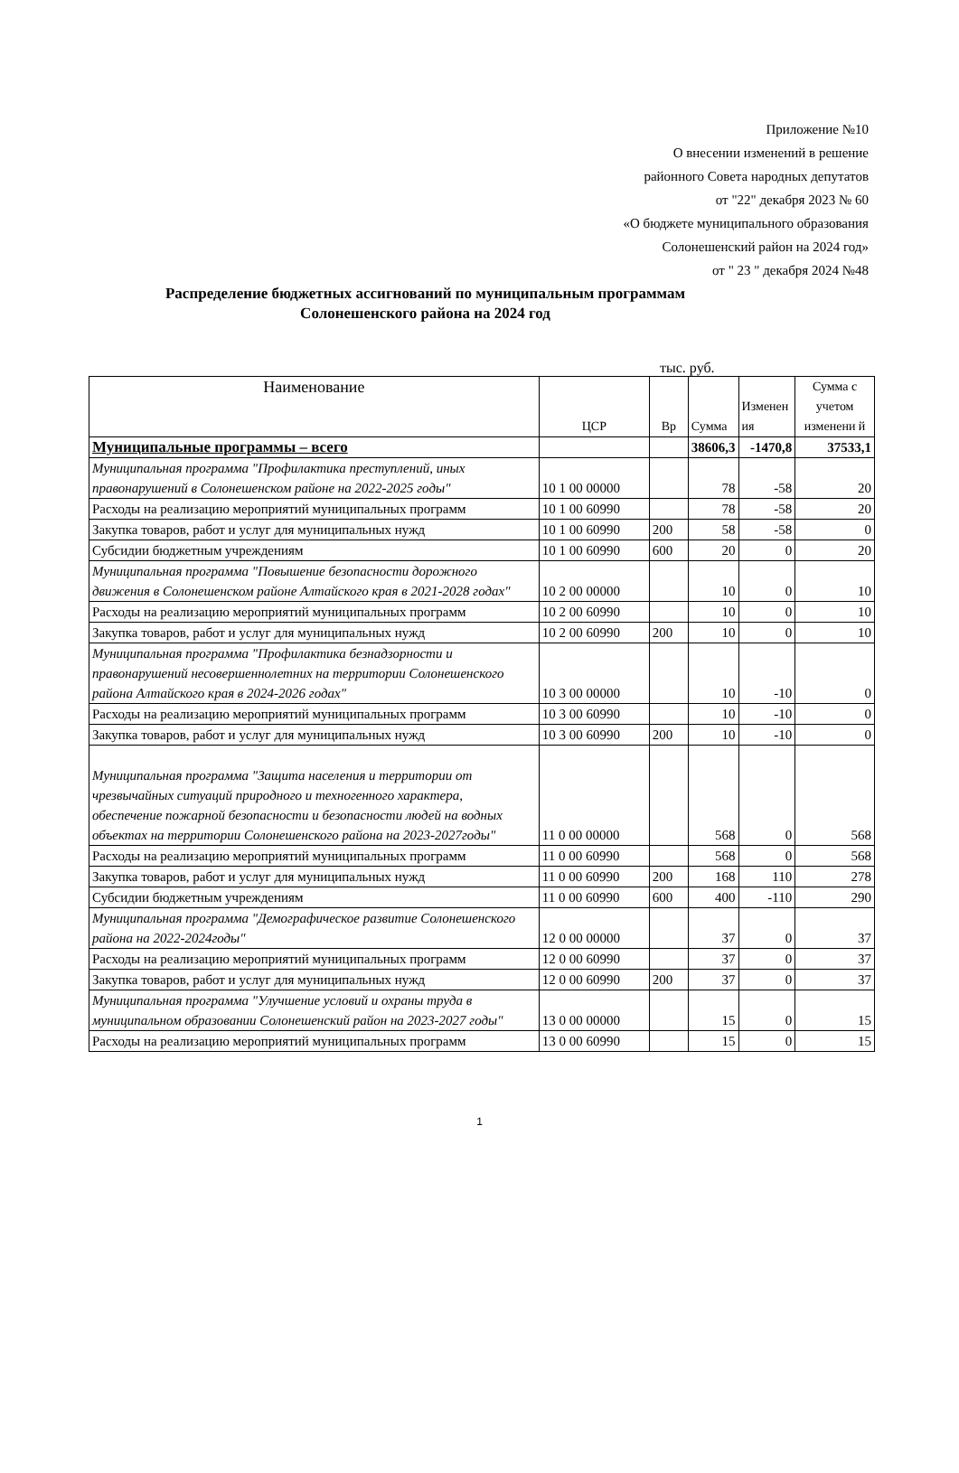Приложение №10
О внесении изменений в решение
районного Совета народных депутатов
от "22" декабря 2023 № 60
«О бюджете муниципального образования
Солонешенский район на 2024 год»
от " 23 " декабря 2024 №48
Распределение бюджетных ассигнований по муниципальным программам Солонешенского района на 2024 год
тыс. руб.
| Наименование | ЦСР | Вр | Сумма | Изменен ия | Сумма с учетом изменени й |
| --- | --- | --- | --- | --- | --- |
| Муниципальные программы – всего | | | 38606,3 | -1470,8 | 37533,1 |
| Муниципальная программа "Профилактика преступлений, иных правонарушений в Солонешенском районе на 2022-2025 годы" | 10 1 00 00000 | | 78 | -58 | 20 |
| Расходы на реализацию мероприятий муниципальных программ | 10 1 00 60990 | | 78 | -58 | 20 |
| Закупка товаров, работ и услуг для муниципальных нужд | 10 1 00 60990 | 200 | 58 | -58 | 0 |
| Субсидии бюджетным учреждениям | 10 1 00 60990 | 600 | 20 | 0 | 20 |
| Муниципальная программа "Повышение безопасности дорожного движения в Солонешенском районе Алтайского края в 2021-2028 годах" | 10 2 00 00000 | | 10 | 0 | 10 |
| Расходы на реализацию мероприятий муниципальных программ | 10 2 00 60990 | | 10 | 0 | 10 |
| Закупка товаров, работ и услуг для муниципальных нужд | 10 2 00 60990 | 200 | 10 | 0 | 10 |
| Муниципальная программа "Профилактика безнадзорности и правонарушений несовершеннолетних на территории Солонешенского района Алтайского края в 2024-2026 годах" | 10 3 00 00000 | | 10 | -10 | 0 |
| Расходы на реализацию мероприятий муниципальных программ | 10 3 00 60990 | | 10 | -10 | 0 |
| Закупка товаров, работ и услуг для муниципальных нужд | 10 3 00 60990 | 200 | 10 | -10 | 0 |
| Муниципальная программа "Защита населения и территории от чрезвычайных ситуаций природного и техногенного характера, обеспечение пожарной безопасности и безопасности людей на водных объектах на территории Солонешенского района на 2023-2027годы" | 11 0 00 00000 | | 568 | 0 | 568 |
| Расходы на реализацию мероприятий муниципальных программ | 11 0 00 60990 | | 568 | 0 | 568 |
| Закупка товаров, работ и услуг для муниципальных нужд | 11 0 00 60990 | 200 | 168 | 110 | 278 |
| Субсидии бюджетным учреждениям | 11 0 00 60990 | 600 | 400 | -110 | 290 |
| Муниципальная программа "Демографическое развитие Солонешенского района на 2022-2024годы" | 12 0 00 00000 | | 37 | 0 | 37 |
| Расходы на реализацию мероприятий муниципальных программ | 12 0 00 60990 | | 37 | 0 | 37 |
| Закупка товаров, работ и услуг для муниципальных нужд | 12 0 00 60990 | 200 | 37 | 0 | 37 |
| Муниципальная программа "Улучшение условий и охраны труда в муниципальном образовании Солонешенский район на 2023-2027 годы" | 13 0 00 00000 | | 15 | 0 | 15 |
| Расходы на реализацию мероприятий муниципальных программ | 13 0 00 60990 | | 15 | 0 | 15 |
1